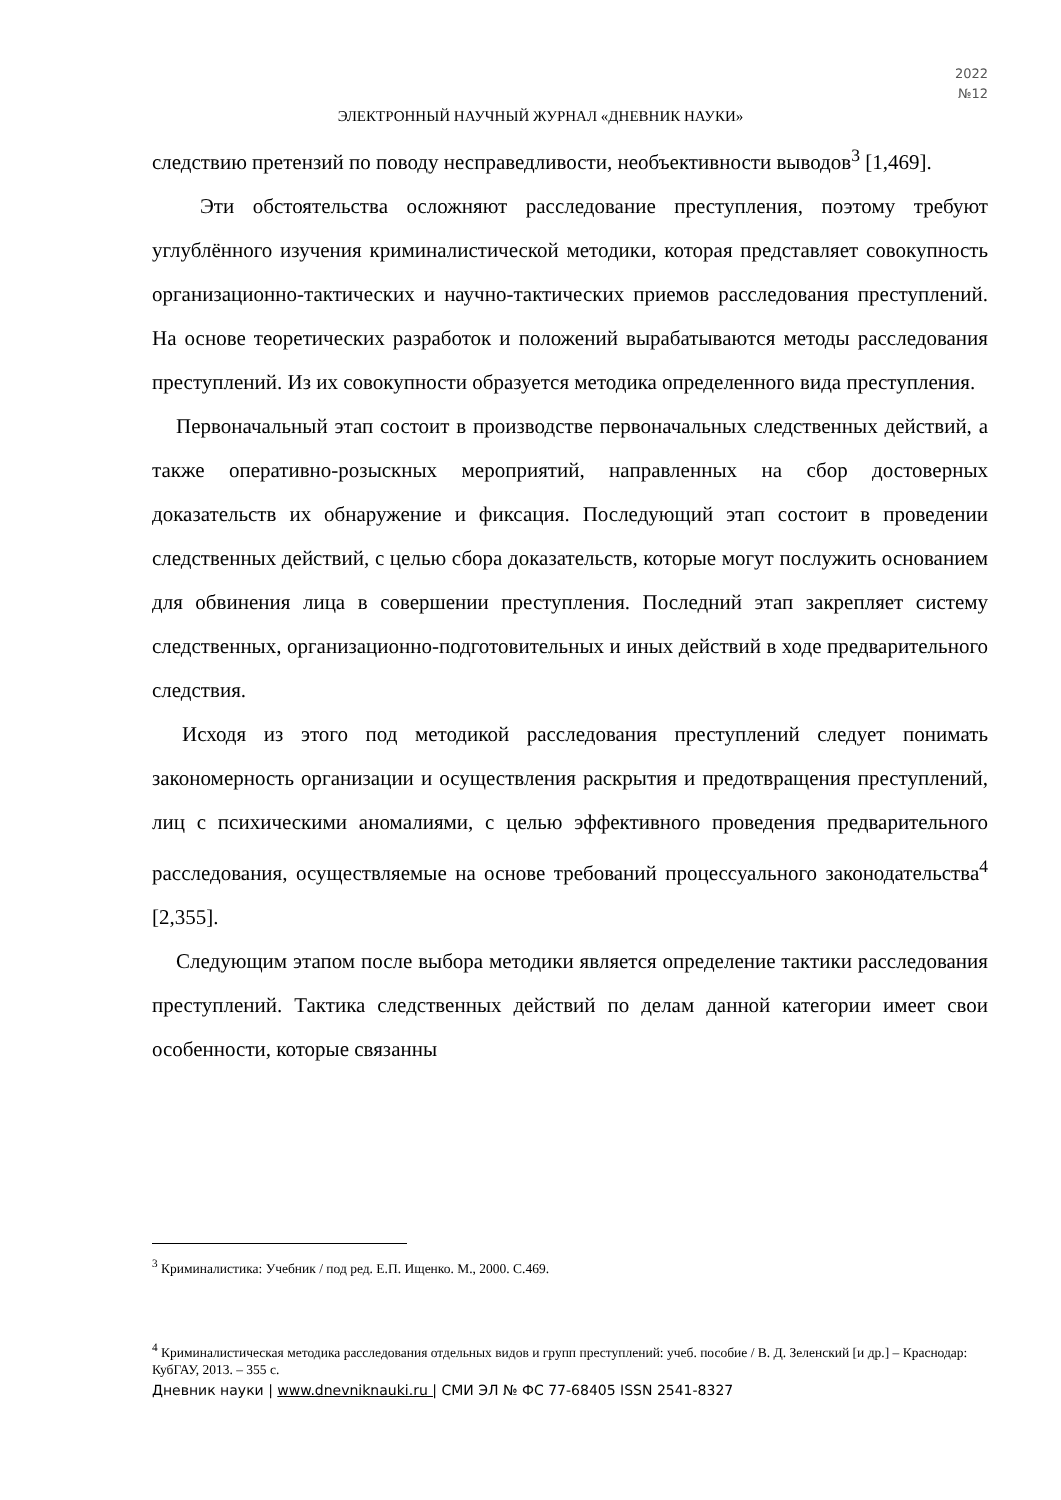2022
№12
ЭЛЕКТРОННЫЙ НАУЧНЫЙ ЖУРНАЛ «ДНЕВНИК НАУКИ»
следствию претензий по поводу несправедливости, необъективности выводов<sup>3</sup> [1,469].
Эти обстоятельства осложняют расследование преступления, поэтому требуют углублённого изучения криминалистической методики, которая представляет совокупность организационно-тактических и научно-тактических приемов расследования преступлений. На основе теоретических разработок и положений вырабатываются методы расследования преступлений. Из их совокупности образуется методика определенного вида преступления.
Первоначальный этап состоит в производстве первоначальных следственных действий, а также оперативно-розыскных мероприятий, направленных на сбор достоверных доказательств их обнаружение и фиксация. Последующий этап состоит в проведении следственных действий, с целью сбора доказательств, которые могут послужить основанием для обвинения лица в совершении преступления. Последний этап закрепляет систему следственных, организационно-подготовительных и иных действий в ходе предварительного следствия.
Исходя из этого под методикой расследования преступлений следует понимать закономерность организации и осуществления раскрытия и предотвращения преступлений, лиц с психическими аномалиями, с целью эффективного проведения предварительного расследования, осуществляемые на основе требований процессуального законодательства<sup>4</sup> [2,355].
Следующим этапом после выбора методики является определение тактики расследования преступлений. Тактика следственных действий по делам данной категории имеет свои особенности, которые связанны
<sup>3</sup> Криминалистика: Учебник / под ред. Е.П. Ищенко. М., 2000. С.469.
<sup>4</sup> Криминалистическая методика расследования отдельных видов и групп преступлений: учеб. пособие / В. Д. Зеленский [и др.] – Краснодар: КубГАУ, 2013. – 355 с.
Дневник науки | www.dnevniknauki.ru | СМИ ЭЛ № ФС 77-68405 ISSN 2541-8327